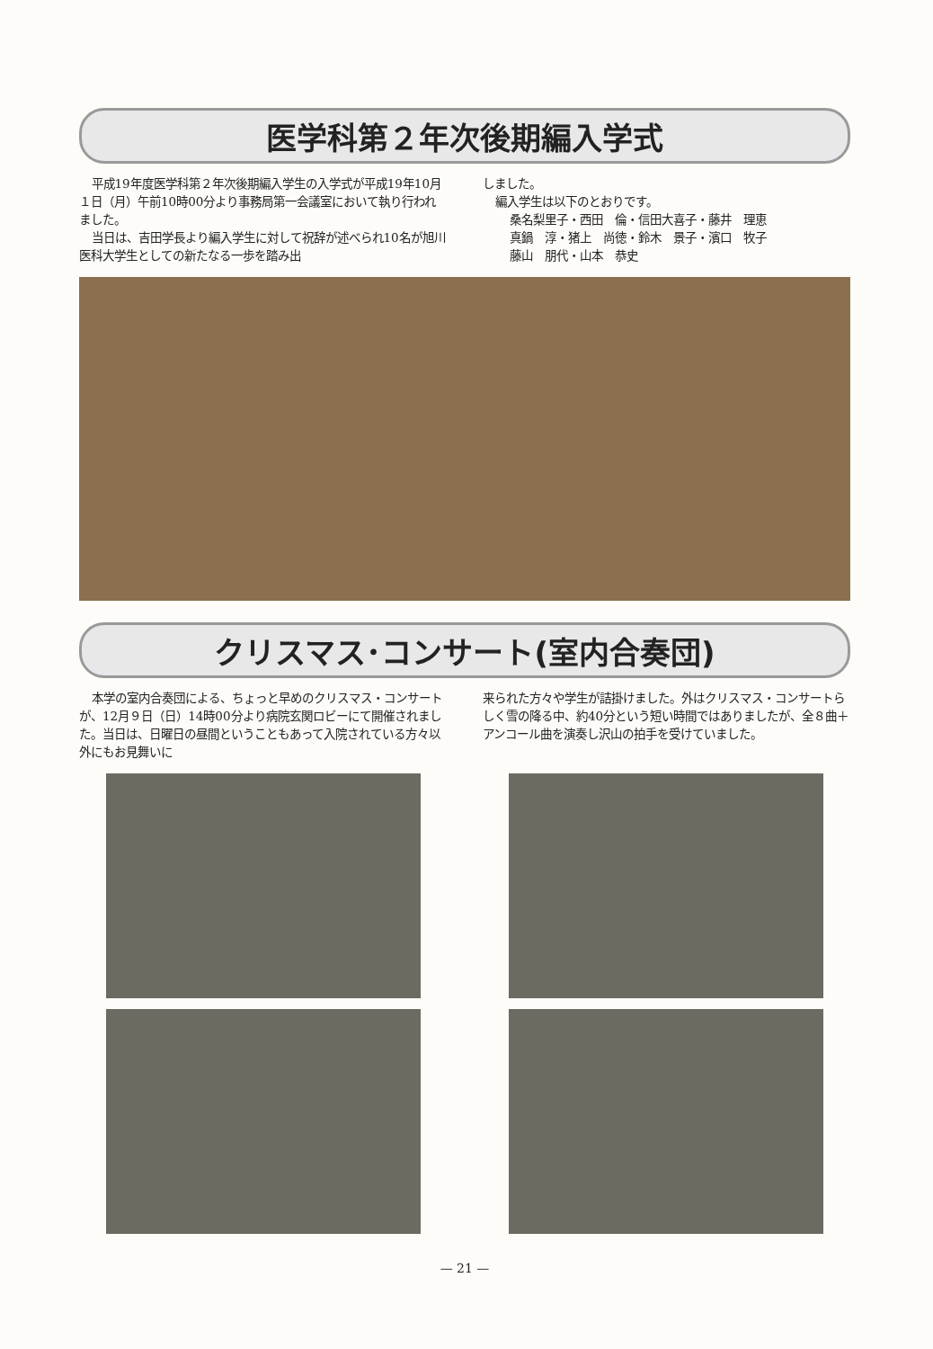医学科第２年次後期編入学式
平成19年度医学科第２年次後期編入学生の入学式が平成19年10月１日（月）午前10時00分より事務局第一会議室において執り行われました。
当日は、吉田学長より編入学生に対して祝辞が述べられ10名が旭川医科大学生としての新たなる一歩を踏み出
しました。
編入学生は以下のとおりです。
桑名梨里子・西田　倫・信田大喜子・藤井　理恵
真鍋　淳・猪上　尚徳・鈴木　景子・濱口　牧子
藤山　朋代・山本　恭史
クリスマス･コンサート(室内合奏団)
本学の室内合奏団による、ちょっと早めのクリスマス・コンサートが、12月９日（日）14時00分より病院玄関ロビーにて開催されました。当日は、日曜日の昼間ということもあって入院されている方々以外にもお見舞いに
来られた方々や学生が詰掛けました。外はクリスマス・コンサートらしく雪の降る中、約40分という短い時間ではありましたが、全８曲＋アンコール曲を演奏し沢山の拍手を受けていました。
— 21 —